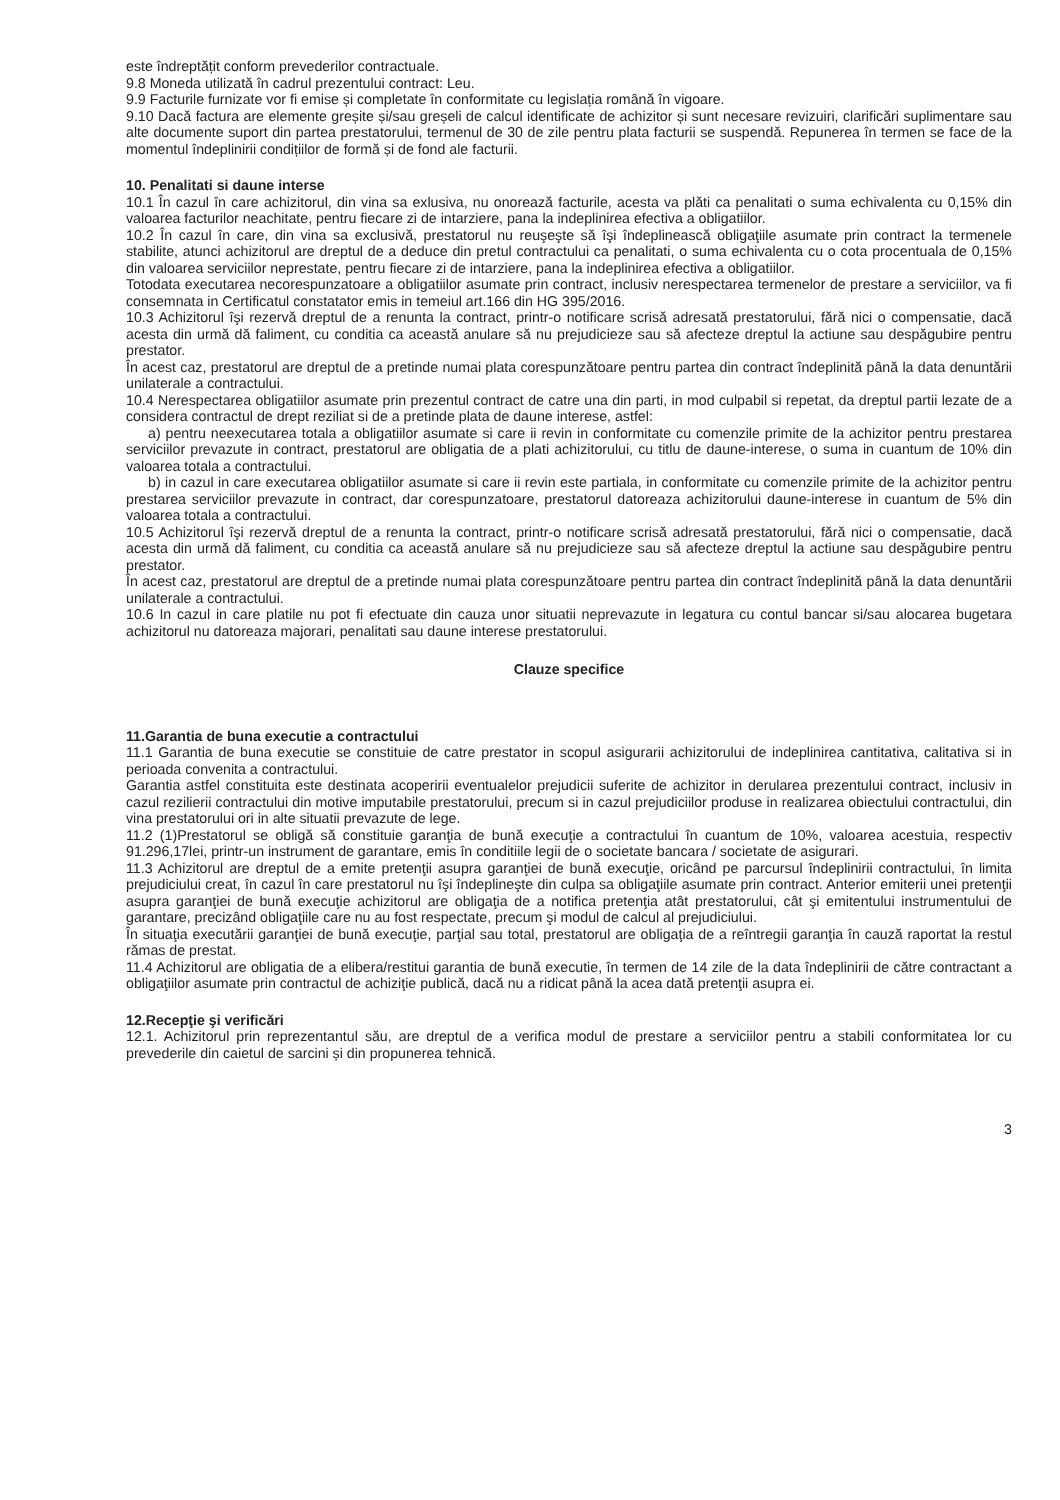este îndreptățit conform prevederilor contractuale.
9.8 Moneda utilizată în cadrul prezentului contract: Leu.
9.9 Facturile furnizate vor fi emise și completate în conformitate cu legislația română în vigoare.
9.10 Dacă factura are elemente greșite și/sau greșeli de calcul identificate de achizitor și sunt necesare revizuiri, clarificări suplimentare sau alte documente suport din partea prestatorului, termenul de 30 de zile pentru plata facturii se suspendă. Repunerea în termen se face de la momentul îndeplinirii condițiilor de formă și de fond ale facturii.
10. Penalitati si daune interse
10.1 În cazul în care achizitorul, din vina sa exlusiva, nu onorează facturile, acesta va plăti ca penalitati o suma echivalenta cu 0,15% din valoarea facturilor neachitate, pentru fiecare zi de intarziere, pana la indeplinirea efectiva a obligatiilor.
10.2 În cazul în care, din vina sa exclusivă, prestatorul nu reuşeşte să îşi îndeplinească obligaţiile asumate prin contract la termenele stabilite, atunci achizitorul are dreptul de a deduce din pretul contractului ca penalitati, o suma echivalenta cu o cota procentuala de 0,15% din valoarea serviciilor neprestate, pentru fiecare zi de intarziere, pana la indeplinirea efectiva a obligatiilor.
Totodata executarea necorespunzatoare a obligatiilor asumate prin contract, inclusiv nerespectarea termenelor de prestare a serviciilor, va fi consemnata in Certificatul constatator emis in temeiul art.166 din HG 395/2016.
10.3 Achizitorul îşi rezervă dreptul de a renunta la contract, printr-o notificare scrisă adresată prestatorului, fără nici o compensatie, dacă acesta din urmă dă faliment, cu conditia ca această anulare să nu prejudicieze sau să afecteze dreptul la actiune sau despăgubire pentru prestator.
În acest caz, prestatorul are dreptul de a pretinde numai plata corespunzătoare pentru partea din contract îndeplinită până la data denuntării unilaterale a contractului.
10.4 Nerespectarea obligatiilor asumate prin prezentul contract de catre una din parti, in mod culpabil si repetat, da dreptul partii lezate de a considera contractul de drept reziliat si de a pretinde plata de daune interese, astfel:
a) pentru neexecutarea totala a obligatiilor asumate si care ii revin in conformitate cu comenzile primite de la achizitor pentru prestarea serviciilor prevazute in contract, prestatorul are obligatia de a plati achizitorului, cu titlu de daune-interese, o suma in cuantum de 10% din valoarea totala a contractului.
b) in cazul in care executarea obligatiilor asumate si care ii revin este partiala, in conformitate cu comenzile primite de la achizitor pentru prestarea serviciilor prevazute in contract, dar corespunzatoare, prestatorul datoreaza achizitorului daune-interese in cuantum de 5% din valoarea totala a contractului.
10.5 Achizitorul îşi rezervă dreptul de a renunta la contract, printr-o notificare scrisă adresată prestatorului, fără nici o compensatie, dacă acesta din urmă dă faliment, cu conditia ca această anulare să nu prejudicieze sau să afecteze dreptul la actiune sau despăgubire pentru prestator.
În acest caz, prestatorul are dreptul de a pretinde numai plata corespunzătoare pentru partea din contract îndeplinită până la data denuntării unilaterale a contractului.
10.6 In cazul in care platile nu pot fi efectuate din cauza unor situatii neprevazute in legatura cu contul bancar si/sau alocarea bugetara achizitorul nu datoreaza majorari, penalitati sau daune interese prestatorului.
Clauze specifice
11.Garantia de buna executie a contractului
11.1 Garantia de buna executie se constituie de catre prestator in scopul asigurarii achizitorului de indeplinirea cantitativa, calitativa si in perioada convenita a contractului.
Garantia astfel constituita este destinata acoperirii eventualelor prejudicii suferite de achizitor in derularea prezentului contract, inclusiv in cazul rezilierii contractului din motive imputabile prestatorului, precum si in cazul prejudiciilor produse in realizarea obiectului contractului, din vina prestatorului ori in alte situatii prevazute de lege.
11.2 (1)Prestatorul se obligă să constituie garanţia de bună execuţie a contractului în cuantum de 10%, valoarea acestuia, respectiv 91.296,17lei, printr-un instrument de garantare, emis în conditiile legii de o societate bancara / societate de asigurari.
11.3 Achizitorul are dreptul de a emite pretenţii asupra garanţiei de bună execuţie, oricând pe parcursul îndeplinirii contractului, în limita prejudiciului creat, în cazul în care prestatorul nu îşi îndeplineşte din culpa sa obligaţiile asumate prin contract. Anterior emiterii unei pretenţii asupra garanţiei de bună execuţie achizitorul are obligaţia de a notifica pretenţia atât prestatorului, cât şi emitentului instrumentului de garantare, precizând obligaţiile care nu au fost respectate, precum şi modul de calcul al prejudiciului.
În situaţia executării garanţiei de bună execuţie, parţial sau total, prestatorul are obligaţia de a reîntregii garanţia în cauză raportat la restul rămas de prestat.
11.4 Achizitorul are obligatia de a elibera/restitui garantia de bună executie, în termen de 14 zile de la data îndeplinirii de către contractant a obligaţiilor asumate prin contractul de achiziţie publică, dacă nu a ridicat până la acea dată pretenţii asupra ei.
12.Recepţie şi verificări
12.1. Achizitorul prin reprezentantul său, are dreptul de a verifica modul de prestare a serviciilor pentru a stabili conformitatea lor cu prevederile din caietul de sarcini și din propunerea tehnică.
3